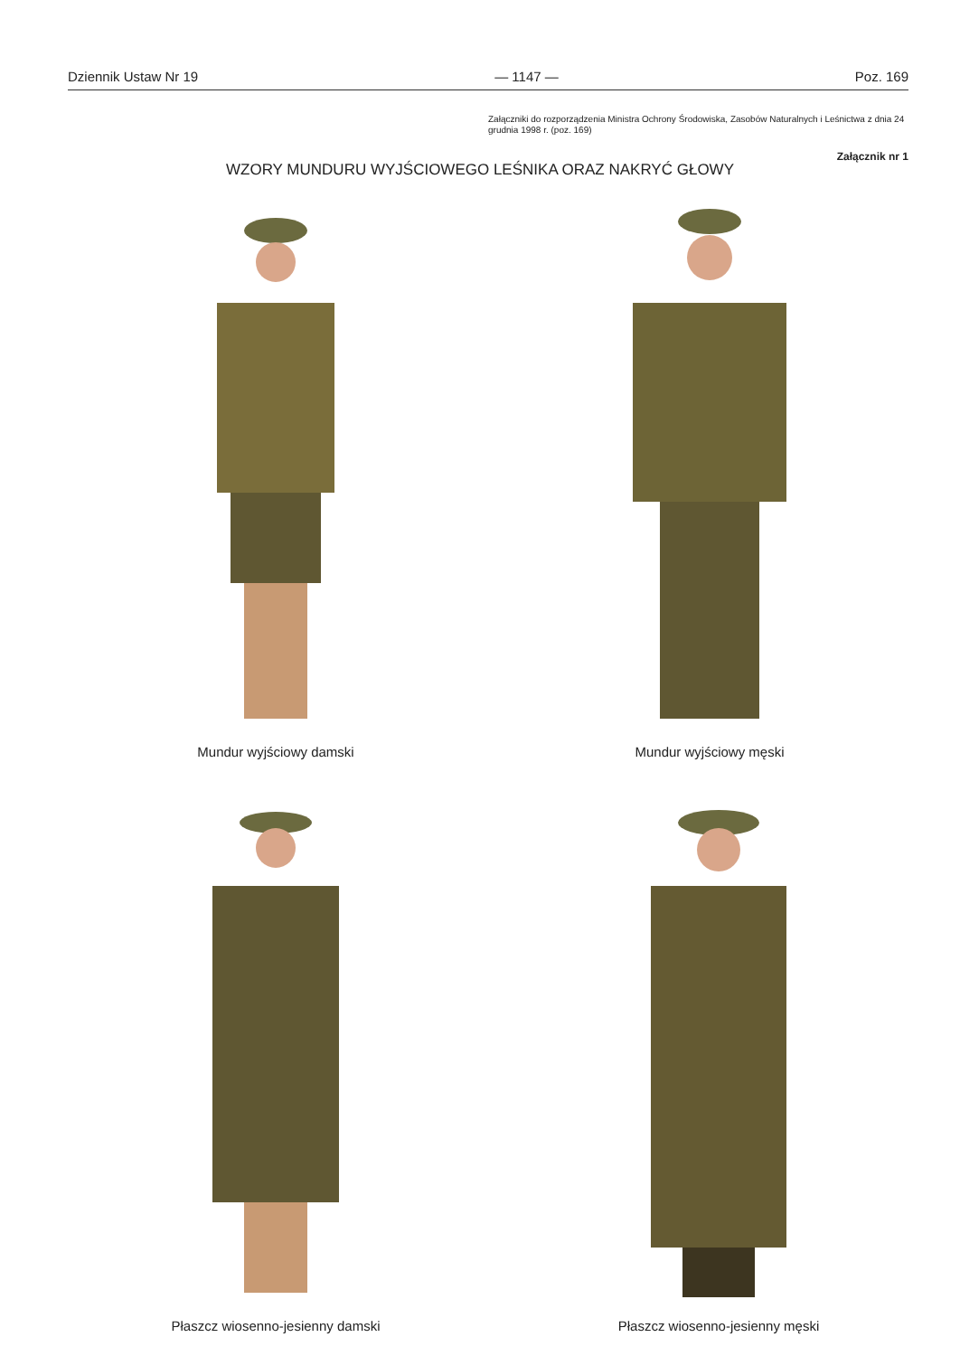Dziennik Ustaw Nr 19 — 1147 — Poz. 169
Załączniki do rozporządzenia Ministra Ochrony Środowiska, Zasobów Naturalnych i Leśnictwa z dnia 24 grudnia 1998 r. (poz. 169)
Załącznik nr 1
WZORY MUNDURU WYJŚCIOWEGO LEŚNIKA ORAZ NAKRYĆ GŁOWY
Mundur wyjściowy damski
Mundur wyjściowy męski
Płaszcz wiosenno-jesienny damski Płaszcz wiosenno-jesienny męski